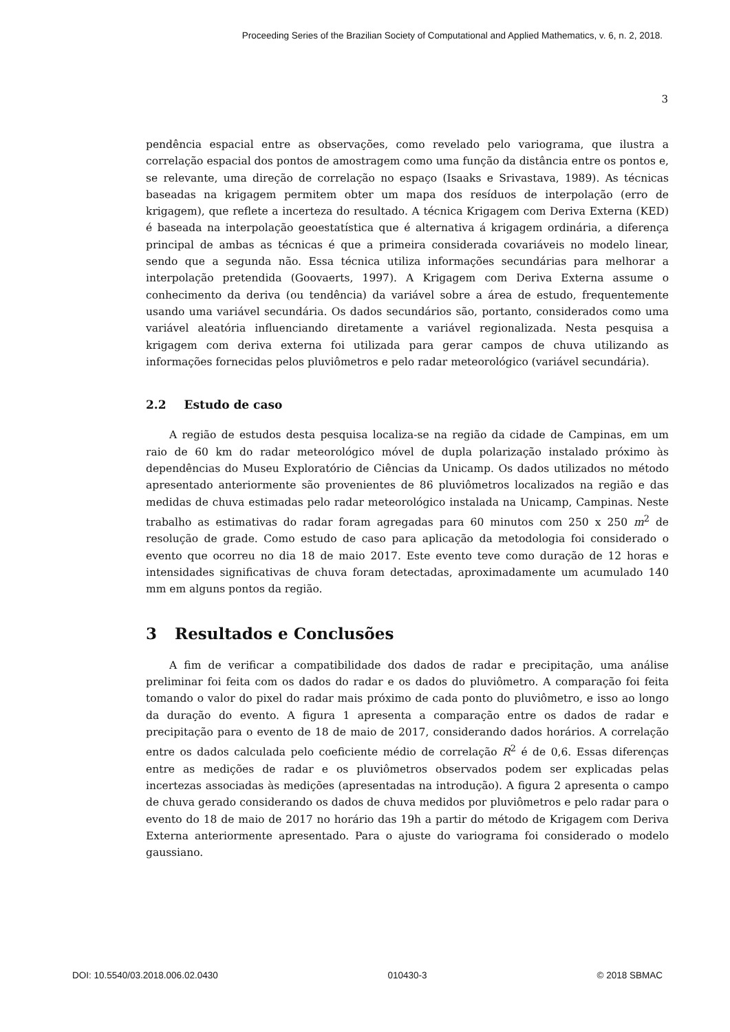Proceeding Series of the Brazilian Society of Computational and Applied Mathematics, v. 6, n. 2, 2018.
3
pendência espacial entre as observações, como revelado pelo variograma, que ilustra a correlação espacial dos pontos de amostragem como uma função da distância entre os pontos e, se relevante, uma direção de correlação no espaço (Isaaks e Srivastava, 1989). As técnicas baseadas na krigagem permitem obter um mapa dos resíduos de interpolação (erro de krigagem), que reflete a incerteza do resultado. A técnica Krigagem com Deriva Externa (KED) é baseada na interpolação geoestatística que é alternativa á krigagem ordinária, a diferença principal de ambas as técnicas é que a primeira considerada covariáveis no modelo linear, sendo que a segunda não. Essa técnica utiliza informações secundárias para melhorar a interpolação pretendida (Goovaerts, 1997). A Krigagem com Deriva Externa assume o conhecimento da deriva (ou tendência) da variável sobre a área de estudo, frequentemente usando uma variável secundária. Os dados secundários são, portanto, considerados como uma variável aleatória influenciando diretamente a variável regionalizada. Nesta pesquisa a krigagem com deriva externa foi utilizada para gerar campos de chuva utilizando as informações fornecidas pelos pluviômetros e pelo radar meteorológico (variável secundária).
2.2 Estudo de caso
A região de estudos desta pesquisa localiza-se na região da cidade de Campinas, em um raio de 60 km do radar meteorológico móvel de dupla polarização instalado próximo às dependências do Museu Exploratório de Ciências da Unicamp. Os dados utilizados no método apresentado anteriormente são provenientes de 86 pluviômetros localizados na região e das medidas de chuva estimadas pelo radar meteorológico instalada na Unicamp, Campinas. Neste trabalho as estimativas do radar foram agregadas para 60 minutos com 250 x 250 m<sup>2</sup> de resolução de grade. Como estudo de caso para aplicação da metodologia foi considerado o evento que ocorreu no dia 18 de maio 2017. Este evento teve como duração de 12 horas e intensidades significativas de chuva foram detectadas, aproximadamente um acumulado 140 mm em alguns pontos da região.
3 Resultados e Conclusões
A fim de verificar a compatibilidade dos dados de radar e precipitação, uma análise preliminar foi feita com os dados do radar e os dados do pluviômetro. A comparação foi feita tomando o valor do pixel do radar mais próximo de cada ponto do pluviômetro, e isso ao longo da duração do evento. A figura 1 apresenta a comparação entre os dados de radar e precipitação para o evento de 18 de maio de 2017, considerando dados horários. A correlação entre os dados calculada pelo coeficiente médio de correlação R<sup>2</sup> é de 0,6. Essas diferenças entre as medições de radar e os pluviômetros observados podem ser explicadas pelas incertezas associadas às medições (apresentadas na introdução). A figura 2 apresenta o campo de chuva gerado considerando os dados de chuva medidos por pluviômetros e pelo radar para o evento do 18 de maio de 2017 no horário das 19h a partir do método de Krigagem com Deriva Externa anteriormente apresentado. Para o ajuste do variograma foi considerado o modelo gaussiano.
DOI: 10.5540/03.2018.006.02.0430 010430-3 © 2018 SBMAC